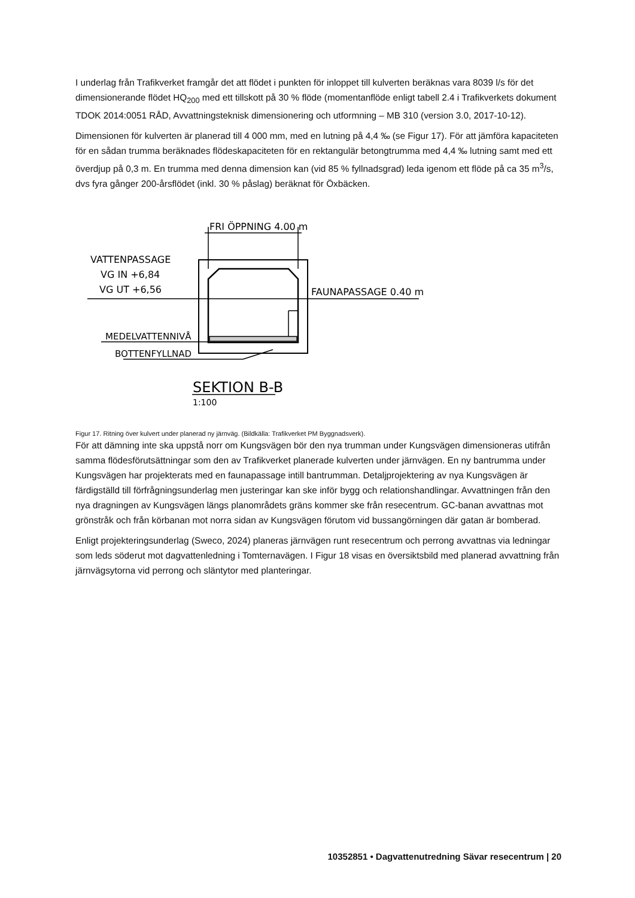I underlag från Trafikverket framgår det att flödet i punkten för inloppet till kulverten beräknas vara 8039 l/s för det dimensionerande flödet HQ<sub>200</sub> med ett tillskott på 30 % flöde (momentanflöde enligt tabell 2.4 i Trafikverkets dokument TDOK 2014:0051 RÅD, Avvattningsteknisk dimensionering och utformning – MB 310 (version 3.0, 2017-10-12).
Dimensionen för kulverten är planerad till 4 000 mm, med en lutning på 4,4 ‰ (se Figur 17). För att jämföra kapaciteten för en sådan trumma beräknades flödeskapaciteten för en rektangulär betongtrumma med 4,4 ‰ lutning samt med ett överdjup på 0,3 m. En trumma med denna dimension kan (vid 85 % fyllnadsgrad) leda igenom ett flöde på ca 35 m<sup>3</sup>/s, dvs fyra gånger 200-årsflödet (inkl. 30 % påslag) beräknat för Öxbäcken.
FRI ÖPPNING 4.00 m
VATTENPASSAGE
VG IN +6,84
VG UT +6,56
FAUNAPASSAGE 0.40 m
MEDELVATTENNIVÅ
BOTTENFYLLNAD
SEKTION B-B
1:100
Figur 17. Ritning över kulvert under planerad ny järnväg. (Bildkälla: Trafikverket PM Byggnadsverk).
För att dämning inte ska uppstå norr om Kungsvägen bör den nya trumman under Kungsvägen dimensioneras utifrån samma flödesförutsättningar som den av Trafikverket planerade kulverten under järnvägen. En ny bantrumma under Kungsvägen har projekterats med en faunapassage intill bantrumman. Detaljprojektering av nya Kungsvägen är färdigställd till förfrågningsunderlag men justeringar kan ske inför bygg och relationshandlingar. Avvattningen från den nya dragningen av Kungsvägen längs planområdets gräns kommer ske från resecentrum. GC-banan avvattnas mot grönstråk och från körbanan mot norra sidan av Kungsvägen förutom vid bussangörningen där gatan är bomberad.
Enligt projekteringsunderlag (Sweco, 2024) planeras järnvägen runt resecentrum och perrong avvattnas via ledningar som leds söderut mot dagvattenledning i Tomternavägen. I Figur 18 visas en översiktsbild med planerad avvattning från järnvägsytorna vid perrong och släntytor med planteringar.
10352851 • Dagvattenutredning Sävar resecentrum | 20